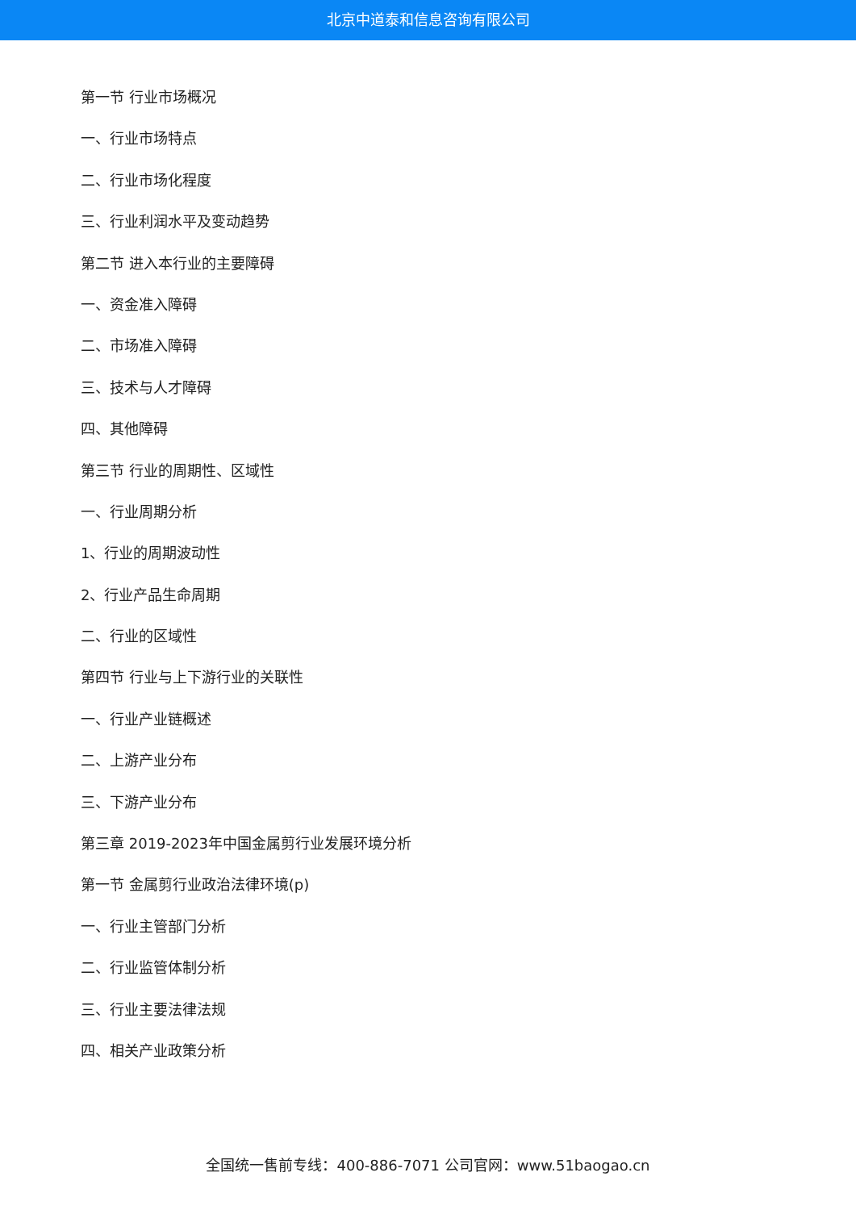北京中道泰和信息咨询有限公司
第一节 行业市场概况
一、行业市场特点
二、行业市场化程度
三、行业利润水平及变动趋势
第二节 进入本行业的主要障碍
一、资金准入障碍
二、市场准入障碍
三、技术与人才障碍
四、其他障碍
第三节 行业的周期性、区域性
一、行业周期分析
1、行业的周期波动性
2、行业产品生命周期
二、行业的区域性
第四节 行业与上下游行业的关联性
一、行业产业链概述
二、上游产业分布
三、下游产业分布
第三章 2019-2023年中国金属剪行业发展环境分析
第一节 金属剪行业政治法律环境(p)
一、行业主管部门分析
二、行业监管体制分析
三、行业主要法律法规
四、相关产业政策分析
全国统一售前专线：400-886-7071 公司官网：www.51baogao.cn